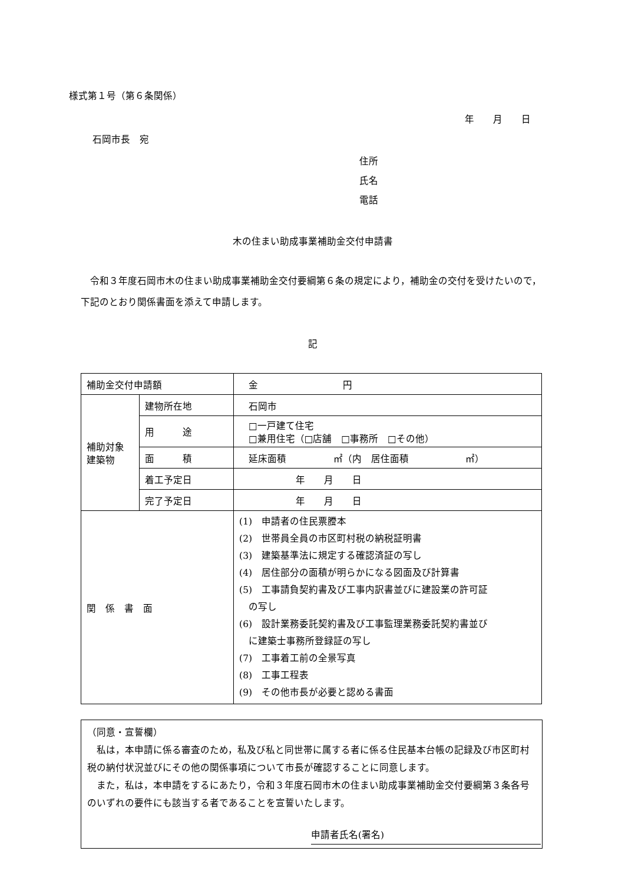様式第１号（第６条関係）
年　　月　　日
石岡市長　宛
住所
氏名
電話
木の住まい助成事業補助金交付申請書
令和３年度石岡市木の住まい助成事業補助金交付要綱第６条の規定により，補助金の交付を受けたいので，下記のとおり関係書面を添えて申請します。
記
| 補助金交付申請額 | | 金 円 |
| 補助対象 建築物 | 建物所在地 | 石岡市 |
| | 用 途 | □一戸建て住宅 □兼用住宅（□店舗 □事務所 □その他） |
| | 面 積 | 延床面積 ㎡（内 居住面積 ㎡） |
| | 着工予定日 | 年 月 日 |
| | 完了予定日 | 年 月 日 |
| 関 係 書 面 | | (1) 申請者の住民票謄本 (2) 世帯員全員の市区町村税の納税証明書 (3) 建築基準法に規定する確認済証の写し (4) 居住部分の面積が明らかになる図面及び計算書 (5) 工事請負契約書及び工事内訳書並びに建設業の許可証 の写し (6) 設計業務委託契約書及び工事監理業務委託契約書並び に建築士事務所登録証の写し (7) 工事着工前の全景写真 (8) 工事工程表 (9) その他市長が必要と認める書面 |
（同意・宣誓欄）
　私は，本申請に係る審査のため，私及び私と同世帯に属する者に係る住民基本台帳の記録及び市区町村税の納付状況並びにその他の関係事項について市長が確認することに同意します。
　また，私は，本申請をするにあたり，令和３年度石岡市木の住まい助成事業補助金交付要綱第３条各号のいずれの要件にも該当する者であることを宣誓いたします。
申請者氏名(署名)